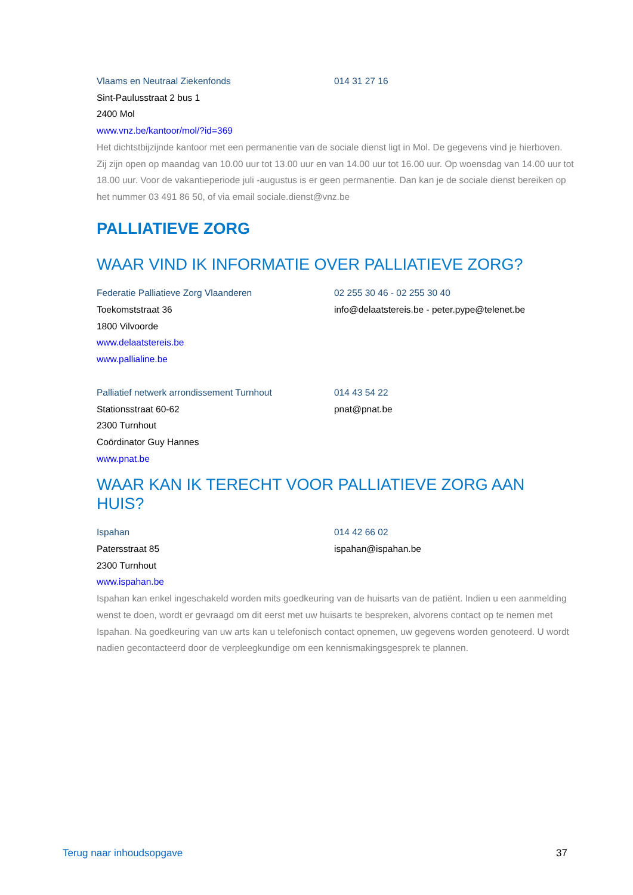Vlaams en Neutraal Ziekenfonds 014 31 27 16
Sint-Paulusstraat 2 bus 1
2400 Mol
www.vnz.be/kantoor/mol/?id=369
Het dichtstbijzijnde kantoor met een permanentie van de sociale dienst ligt in Mol. De gegevens vind je hierboven. Zij zijn open op maandag van 10.00 uur tot 13.00 uur en van 14.00 uur tot 16.00 uur. Op woensdag van 14.00 uur tot 18.00 uur. Voor de vakantieperiode juli -augustus is er geen permanentie. Dan kan je de sociale dienst bereiken op het nummer 03 491 86 50, of via email sociale.dienst@vnz.be
PALLIATIEVE ZORG
WAAR VIND IK INFORMATIE OVER PALLIATIEVE ZORG?
Federatie Palliatieve Zorg Vlaanderen 02 255 30 46 - 02 255 30 40
Toekomststraat 36 info@delaatstereis.be - peter.pype@telenet.be
1800 Vilvoorde
www.delaatstereis.be
www.pallialine.be
Palliatief netwerk arrondissement Turnhout 014 43 54 22
Stationsstraat 60-62 pnat@pnat.be
2300 Turnhout
Coördinator Guy Hannes
www.pnat.be
WAAR KAN IK TERECHT VOOR PALLIATIEVE ZORG AAN HUIS?
Ispahan 014 42 66 02
Patersstraat 85 ispahan@ispahan.be
2300 Turnhout
www.ispahan.be
Ispahan kan enkel ingeschakeld worden mits goedkeuring van de huisarts van de patiënt. Indien u een aanmelding wenst te doen, wordt er gevraagd om dit eerst met uw huisarts te bespreken, alvorens contact op te nemen met Ispahan. Na goedkeuring van uw arts kan u telefonisch contact opnemen, uw gegevens worden genoteerd. U wordt nadien gecontacteerd door de verpleegkundige om een kennismakingsgesprek te plannen.
Terug naar inhoudsopgave 37